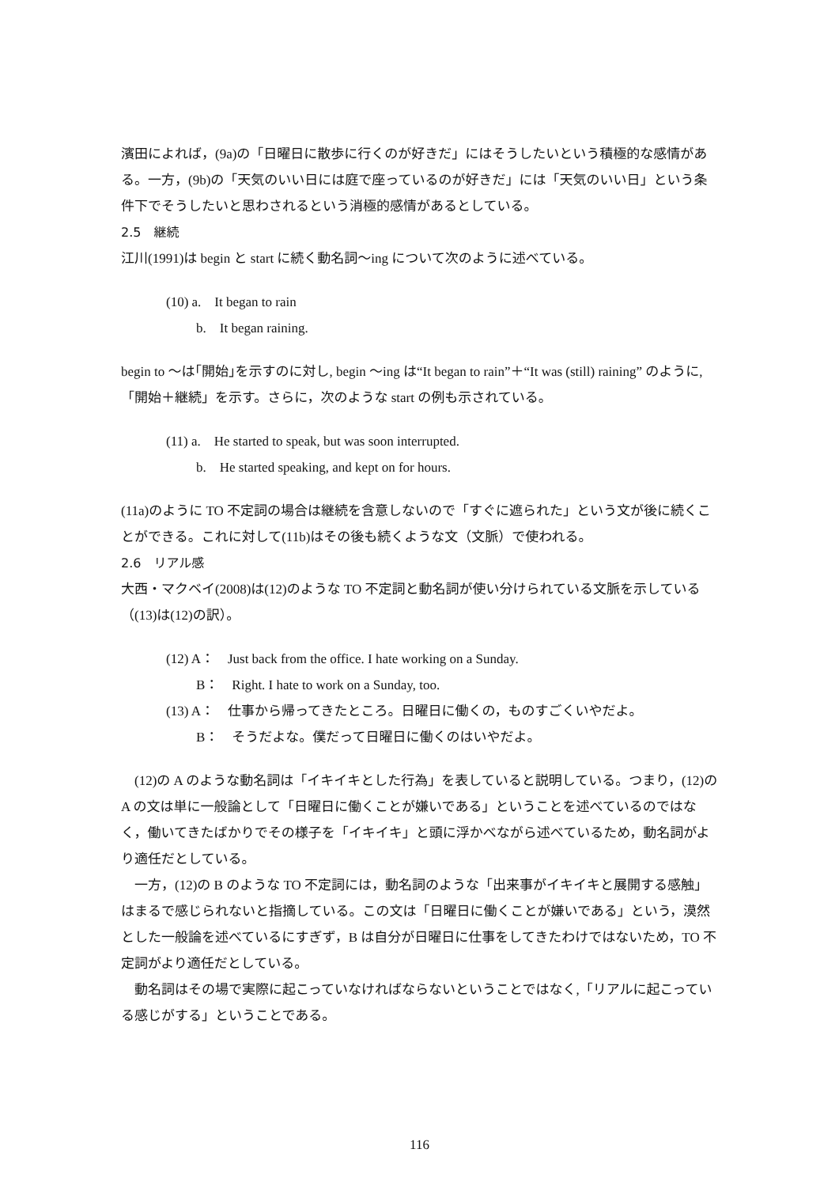濱田によれば，(9a)の「日曜日に散歩に行くのが好きだ」にはそうしたいという積極的な感情がある。一方，(9b)の「天気のいい日には庭で座っているのが好きだ」には「天気のいい日」という条件下でそうしたいと思わされるという消極的感情があるとしている。
2.5　継続
江川(1991)は begin と start に続く動名詞～ing について次のように述べている。
(10) a.　It began to rain
b.　It began raining.
begin to ～は｢開始｣を示すのに対し, begin ～ing は“It began to rain”＋“It was (still) raining” のように,「開始＋継続」を示す。さらに，次のような start の例も示されている。
(11) a.　He started to speak, but was soon interrupted.
b.　He started speaking, and kept on for hours.
(11a)のように TO 不定詞の場合は継続を含意しないので「すぐに遮られた」という文が後に続くことができる。これに対して(11b)はその後も続くような文（文脈）で使われる。
2.6　リアル感
大西・マクベイ(2008)は(12)のような TO 不定詞と動名詞が使い分けられている文脈を示している（(13)は(12)の訳）。
(12) A：　Just back from the office. I hate working on a Sunday.
B：　Right. I hate to work on a Sunday, too.
(13) A：　仕事から帰ってきたところ。日曜日に働くの，ものすごくいやだよ。
B：　そうだよな。僕だって日曜日に働くのはいやだよ。
(12)の A のような動名詞は「イキイキとした行為」を表していると説明している。つまり，(12)の A の文は単に一般論として「日曜日に働くことが嫌いである」ということを述べているのではなく，働いてきたばかりでその様子を「イキイキ」と頭に浮かべながら述べているため，動名詞がより適任だとしている。
一方，(12)の B のような TO 不定詞には，動名詞のような「出来事がイキイキと展開する感触」はまるで感じられないと指摘している。この文は「日曜日に働くことが嫌いである」という，漠然とした一般論を述べているにすぎず，B は自分が日曜日に仕事をしてきたわけではないため，TO 不定詞がより適任だとしている。
動名詞はその場で実際に起こっていなければならないということではなく,「リアルに起こっている感じがする」ということである。
116